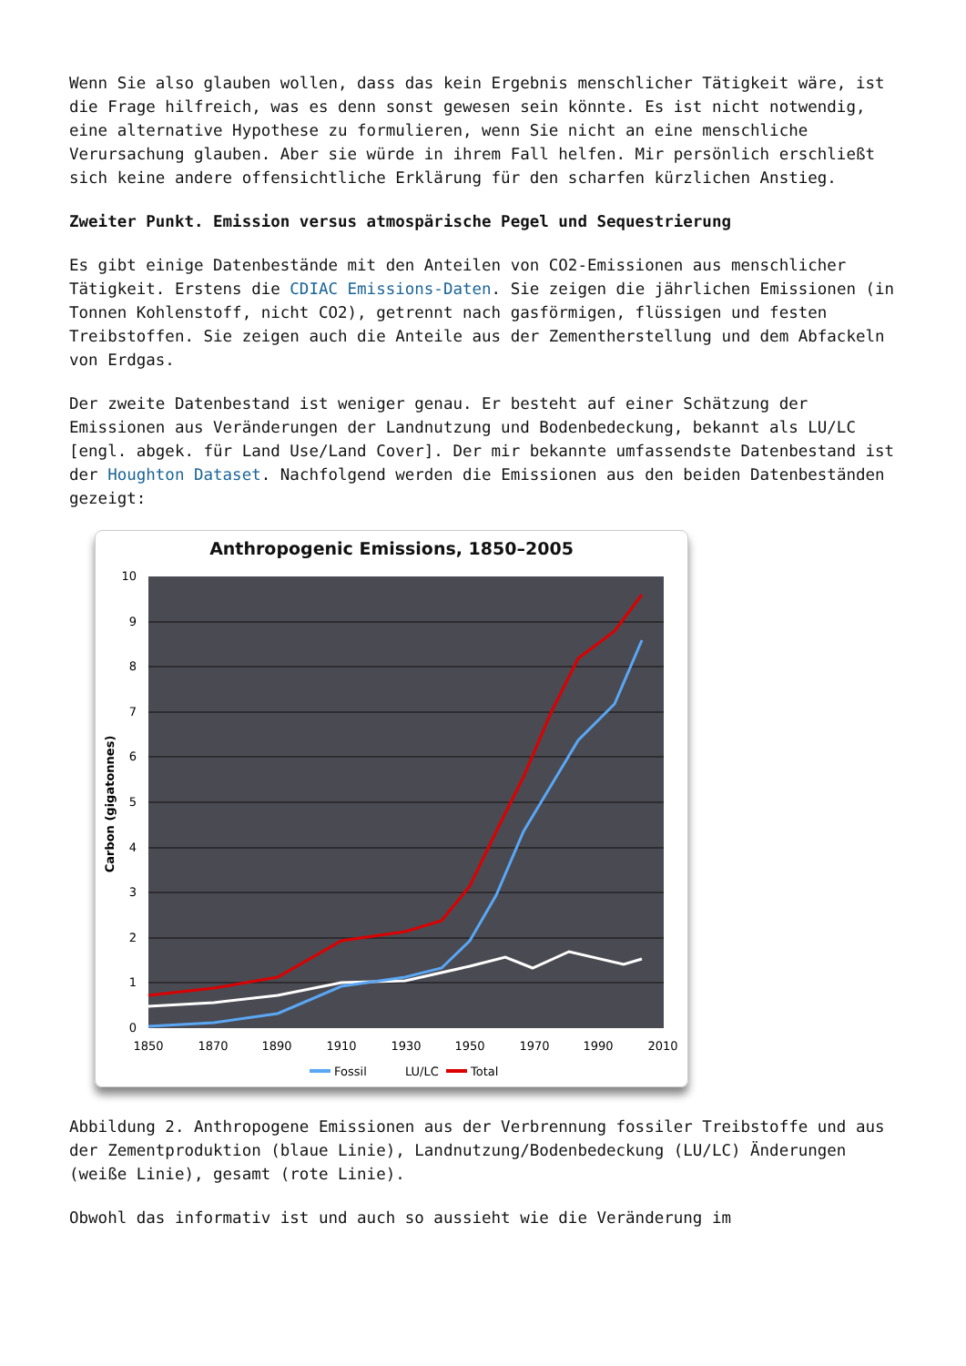Wenn Sie also glauben wollen, dass das kein Ergebnis menschlicher Tätigkeit wäre, ist die Frage hilfreich, was es denn sonst gewesen sein könnte. Es ist nicht notwendig, eine alternative Hypothese zu formulieren, wenn Sie nicht an eine menschliche Verursachung glauben. Aber sie würde in ihrem Fall helfen. Mir persönlich erschließt sich keine andere offensichtliche Erklärung für den scharfen kürzlichen Anstieg.
Zweiter Punkt. Emission versus atmospärische Pegel und Sequestrierung
Es gibt einige Datenbestände mit den Anteilen von CO2-Emissionen aus menschlicher Tätigkeit. Erstens die CDIAC Emissions-Daten. Sie zeigen die jährlichen Emissionen (in Tonnen Kohlenstoff, nicht CO2), getrennt nach gasförmigen, flüssigen und festen Treibstoffen. Sie zeigen auch die Anteile aus der Zementherstellung und dem Abfackeln von Erdgas.
Der zweite Datenbestand ist weniger genau. Er besteht auf einer Schätzung der Emissionen aus Veränderungen der Landnutzung und Bodenbedeckung, bekannt als LU/LC [engl. abgek. für Land Use/Land Cover]. Der mir bekannte umfassendste Datenbestand ist der Houghton Dataset. Nachfolgend werden die Emissionen aus den beiden Datenbeständen gezeigt:
Anthropogenic Emissions, 1850–2005
10
9
8
7
6
5
4
3
2
1
0
Carbon (gigatonnes)
1850
1870
1890
1910
1930
1950
1970
1990
2010
Fossil
LU/LC
Total
Abbildung 2. Anthropogene Emissionen aus der Verbrennung fossiler Treibstoffe und aus der Zementproduktion (blaue Linie), Landnutzung/Bodenbedeckung (LU/LC) Änderungen (weiße Linie), gesamt (rote Linie).
Obwohl das informativ ist und auch so aussieht wie die Veränderung im